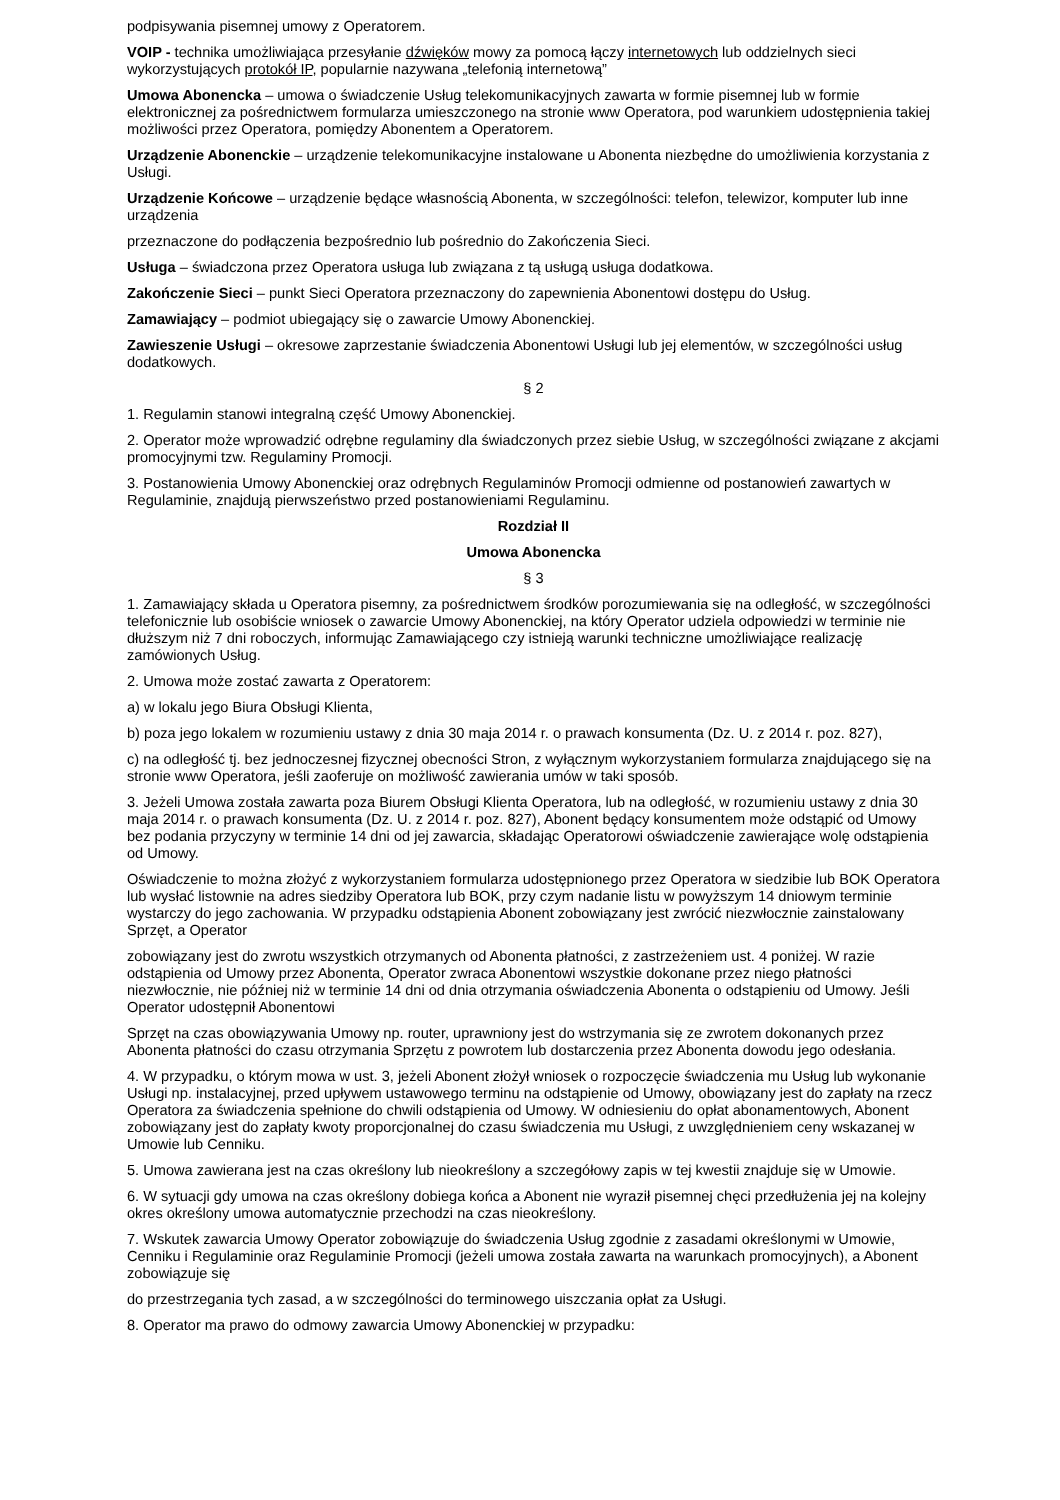podpisywania pisemnej umowy z Operatorem.
VOIP - technika umożliwiająca przesyłanie dźwięków mowy za pomocą łączy internetowych lub oddzielnych sieci wykorzystujących protokół IP, popularnie nazywana „telefonią internetową”
Umowa Abonencka – umowa o świadczenie Usług telekomunikacyjnych zawarta w formie pisemnej lub w formie elektronicznej za pośrednictwem formularza umieszczonego na stronie www Operatora, pod warunkiem udostępnienia takiej możliwości przez Operatora, pomiędzy Abonentem a Operatorem.
Urządzenie Abonenckie – urządzenie telekomunikacyjne instalowane u Abonenta niezbędne do umożliwienia korzystania z Usługi.
Urządzenie Końcowe – urządzenie będące własnością Abonenta, w szczególności: telefon, telewizor, komputer lub inne urządzenia
przeznaczone do podłączenia bezpośrednio lub pośrednio do Zakończenia Sieci.
Usługa – świadczona przez Operatora usługa lub związana z tą usługą usługa dodatkowa.
Zakończenie Sieci – punkt Sieci Operatora przeznaczony do zapewnienia Abonentowi dostępu do Usług.
Zamawiający – podmiot ubiegający się o zawarcie Umowy Abonenckiej.
Zawieszenie Usługi – okresowe zaprzestanie świadczenia Abonentowi Usługi lub jej elementów, w szczególności usług dodatkowych.
§ 2
1. Regulamin stanowi integralną część Umowy Abonenckiej.
2. Operator może wprowadzić odrębne regulaminy dla świadczonych przez siebie Usług, w szczególności związane z akcjami promocyjnymi tzw. Regulaminy Promocji.
3. Postanowienia Umowy Abonenckiej oraz odrębnych Regulaminów Promocji odmienne od postanowień zawartych w Regulaminie, znajdują pierwszeństwo przed postanowieniami Regulaminu.
Rozdział II
Umowa Abonencka
§ 3
1. Zamawiający składa u Operatora pisemny, za pośrednictwem środków porozumiewania się na odległość, w szczególności telefonicznie lub osobiście wniosek o zawarcie Umowy Abonenckiej, na który Operator udziela odpowiedzi w terminie nie dłuższym niż 7 dni roboczych, informując Zamawiającego czy istnieją warunki techniczne umożliwiające realizację zamówionych Usług.
2. Umowa może zostać zawarta z Operatorem:
a) w lokalu jego Biura Obsługi Klienta,
b) poza jego lokalem w rozumieniu ustawy z dnia 30 maja 2014 r. o prawach konsumenta (Dz. U. z 2014 r. poz. 827),
c) na odległość tj. bez jednoczesnej fizycznej obecności Stron, z wyłącznym wykorzystaniem formularza znajdującego się na stronie www Operatora, jeśli zaoferuje on możliwość zawierania umów w taki sposób.
3. Jeżeli Umowa została zawarta poza Biurem Obsługi Klienta Operatora, lub na odległość, w rozumieniu ustawy z dnia 30 maja 2014 r. o prawach konsumenta (Dz. U. z 2014 r. poz. 827), Abonent będący konsumentem może odstąpić od Umowy bez podania przyczyny w terminie 14 dni od jej zawarcia, składając Operatorowi oświadczenie zawierające wolę odstąpienia od Umowy.
Oświadczenie to można złożyć z wykorzystaniem formularza udostępnionego przez Operatora w siedzibie lub BOK Operatora lub wysłać listownie na adres siedziby Operatora lub BOK, przy czym nadanie listu w powyższym 14 dniowym terminie wystarczy do jego zachowania. W przypadku odstąpienia Abonent zobowiązany jest zwrócić niezwłocznie zainstalowany Sprzęt, a Operator
zobowiązany jest do zwrotu wszystkich otrzymanych od Abonenta płatności, z zastrzeżeniem ust. 4 poniżej. W razie odstąpienia od Umowy przez Abonenta, Operator zwraca Abonentowi wszystkie dokonane przez niego płatności niezwłocznie, nie później niż w terminie 14 dni od dnia otrzymania oświadczenia Abonenta o odstąpieniu od Umowy. Jeśli Operator udostępnił Abonentowi
Sprzęt na czas obowiązywania Umowy np. router, uprawniony jest do wstrzymania się ze zwrotem dokonanych przez Abonenta płatności do czasu otrzymania Sprzętu z powrotem lub dostarczenia przez Abonenta dowodu jego odesłania.
4. W przypadku, o którym mowa w ust. 3, jeżeli Abonent złożył wniosek o rozpoczęcie świadczenia mu Usług lub wykonanie Usługi np. instalacyjnej, przed upływem ustawowego terminu na odstąpienie od Umowy, obowiązany jest do zapłaty na rzecz Operatora za świadczenia spełnione do chwili odstąpienia od Umowy. W odniesieniu do opłat abonamentowych, Abonent zobowiązany jest do zapłaty kwoty proporcjonalnej do czasu świadczenia mu Usługi, z uwzględnieniem ceny wskazanej w Umowie lub Cenniku.
5. Umowa zawierana jest na czas określony lub nieokreślony a szczegółowy zapis w tej kwestii znajduje się w Umowie.
6. W sytuacji gdy umowa na czas określony dobiega końca a Abonent nie wyraził pisemnej chęci przedłużenia jej na kolejny okres określony umowa automatycznie przechodzi na czas nieokreślony.
7. Wskutek zawarcia Umowy Operator zobowiązuje do świadczenia Usług zgodnie z zasadami określonymi w Umowie, Cenniku i Regulaminie oraz Regulaminie Promocji (jeżeli umowa została zawarta na warunkach promocyjnych), a Abonent zobowiązuje się
do przestrzegania tych zasad, a w szczególności do terminowego uiszczania opłat za Usługi.
8. Operator ma prawo do odmowy zawarcia Umowy Abonenckiej w przypadku: